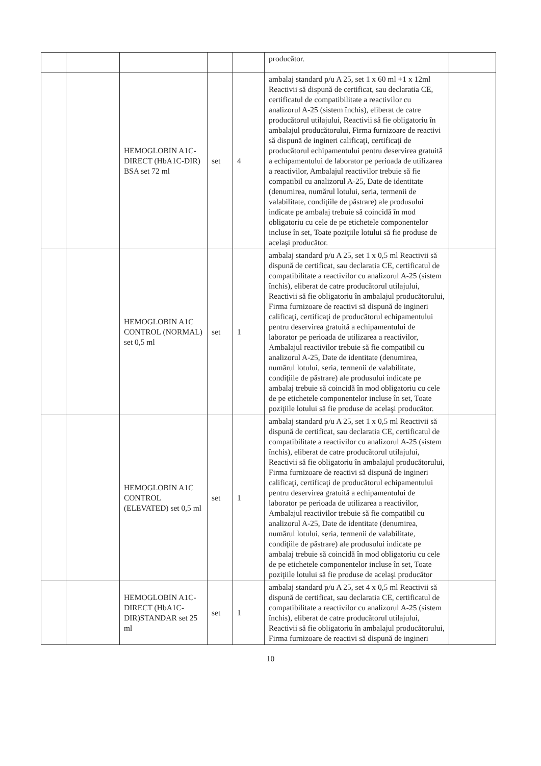| | | | | | producător. | |
| | | HEMOGLOBIN A1C-DIRECT (HbA1C-DIR) BSA set 72 ml | set | 4 | ambalaj standard p/u A 25, set 1 x 60 ml +1 x 12ml Reactivii să dispună de certificat, sau declaratia CE, certificatul de compatibilitate a reactivilor cu analizorul A-25 (sistem închis), eliberat de catre producătorul utilajului, Reactivii să fie obligatoriu în ambalajul producătorului, Firma furnizoare de reactivi să dispună de ingineri calificaţi, certificaţi de producătorul echipamentului pentru deservirea gratuită a echipamentului de laborator pe perioada de utilizarea a reactivilor, Ambalajul reactivilor trebuie să fie compatibil cu analizorul A-25, Date de identitate (denumirea, numărul lotului, seria, termenii de valabilitate, condiţiile de păstrare) ale produsului indicate pe ambalaj trebuie să coincidă în mod obligatoriu cu cele de pe etichetele componentelor incluse în set, Toate poziţiile lotului să fie produse de acelaşi producător. | |
| | | HEMOGLOBIN A1C CONTROL (NORMAL) set 0,5 ml | set | 1 | ambalaj standard p/u A 25, set 1 x 0,5 ml Reactivii să dispună de certificat, sau declaratia CE, certificatul de compatibilitate a reactivilor cu analizorul A-25 (sistem închis), eliberat de catre producătorul utilajului, Reactivii să fie obligatoriu în ambalajul producătorului, Firma furnizoare de reactivi să dispună de ingineri calificaţi, certificaţi de producătorul echipamentului pentru deservirea gratuită a echipamentului de laborator pe perioada de utilizarea a reactivilor, Ambalajul reactivilor trebuie să fie compatibil cu analizorul A-25, Date de identitate (denumirea, numărul lotului, seria, termenii de valabilitate, condiţiile de păstrare) ale produsului indicate pe ambalaj trebuie să coincidă în mod obligatoriu cu cele de pe etichetele componentelor incluse în set, Toate poziţiile lotului să fie produse de acelaşi producător. | |
| | | HEMOGLOBIN A1C CONTROL (ELEVATED) set 0,5 ml | set | 1 | ambalaj standard p/u A 25, set 1 x 0,5 ml Reactivii să dispună de certificat, sau declaratia CE, certificatul de compatibilitate a reactivilor cu analizorul A-25 (sistem închis), eliberat de catre producătorul utilajului, Reactivii să fie obligatoriu în ambalajul producătorului, Firma furnizoare de reactivi să dispună de ingineri calificaţi, certificaţi de producătorul echipamentului pentru deservirea gratuită a echipamentului de laborator pe perioada de utilizarea a reactivilor, Ambalajul reactivilor trebuie să fie compatibil cu analizorul A-25, Date de identitate (denumirea, numărul lotului, seria, termenii de valabilitate, condiţiile de păstrare) ale produsului indicate pe ambalaj trebuie să coincidă în mod obligatoriu cu cele de pe etichetele componentelor incluse în set, Toate poziţiile lotului să fie produse de acelaşi producător | |
| | | HEMOGLOBIN A1C-DIRECT (HbA1C-DIR)STANDAR set 25 ml | set | 1 | ambalaj standard p/u A 25, set 4 x 0,5 ml Reactivii să dispună de certificat, sau declaratia CE, certificatul de compatibilitate a reactivilor cu analizorul A-25 (sistem închis), eliberat de catre producătorul utilajului, Reactivii să fie obligatoriu în ambalajul producătorului, Firma furnizoare de reactivi să dispună de ingineri | |
10